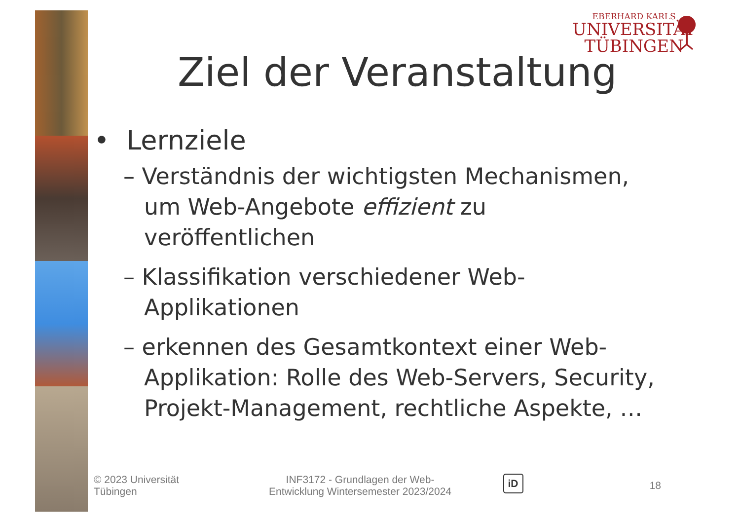EBERHARD KARLS
UNIVERSITÄT
TÜBINGEN
Ziel der Veranstaltung
• Lernziele
– Verständnis der wichtigsten Mechanismen, um Web-Angebote effizient zu veröffentlichen
– Klassifikation verschiedener Web-Applikationen
– erkennen des Gesamtkontext einer Web-Applikation: Rolle des Web-Servers, Security, Projekt-Management, rechtliche Aspekte, …
© 2023 Universität
Tübingen
INF3172 - Grundlagen der Web-
Entwicklung Wintersemester 2023/2024
iD
18